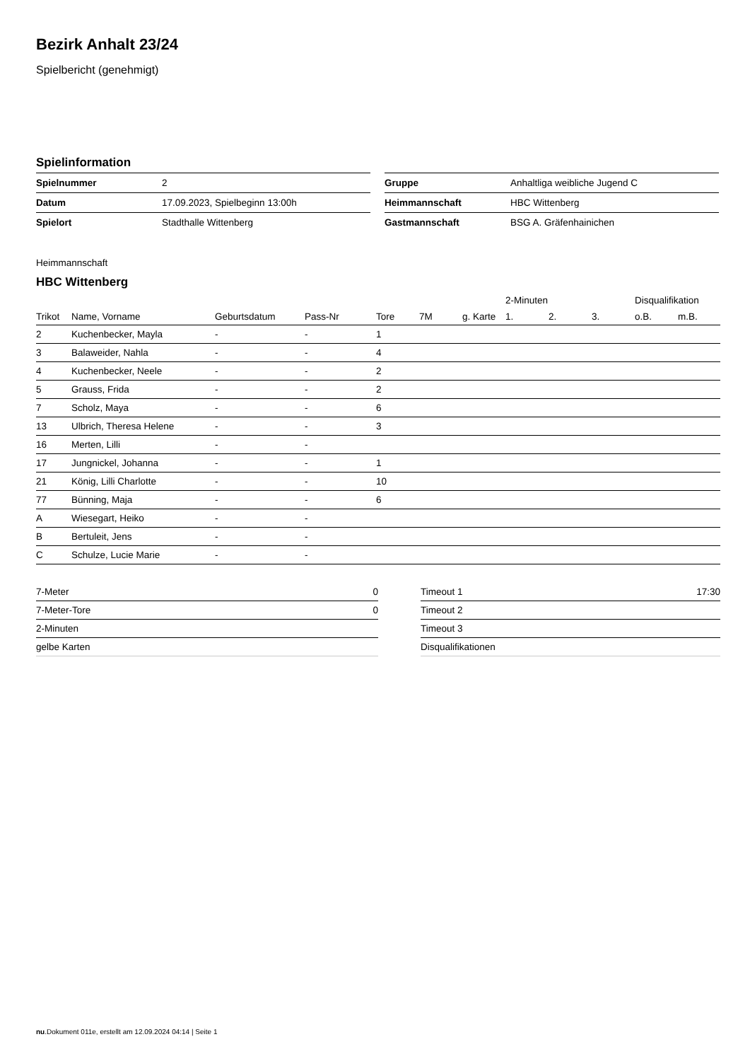Bezirk Anhalt 23/24
Spielbericht (genehmigt)
Spielinformation
| Spielnummer | 2 |
| Datum | 17.09.2023, Spielbeginn 13:00h |
| Spielort | Stadthalle Wittenberg |
| Gruppe | Anhaltliga weibliche Jugend C |
| Heimmannschaft | HBC Wittenberg |
| Gastmannschaft | BSG A. Gräfenhainichen |
Heimmannschaft
HBC Wittenberg
| | | | | | | | 2-Minuten | | | Disqualifikation | |
| --- | --- | --- | --- | --- | --- | --- | --- | --- | --- | --- | --- |
| Trikot | Name, Vorname | Geburtsdatum | Pass-Nr | Tore | 7M | g. Karte | 1. | 2. | 3. | o.B. | m.B. |
| 2 | Kuchenbecker, Mayla | - | - | 1 | | | | | | | |
| 3 | Balaweider, Nahla | - | - | 4 | | | | | | | |
| 4 | Kuchenbecker, Neele | - | - | 2 | | | | | | | |
| 5 | Grauss, Frida | - | - | 2 | | | | | | | |
| 7 | Scholz, Maya | - | - | 6 | | | | | | | |
| 13 | Ulbrich, Theresa Helene | - | - | 3 | | | | | | | |
| 16 | Merten, Lilli | - | - | | | | | | | | |
| 17 | Jungnickel, Johanna | - | - | 1 | | | | | | | |
| 21 | König, Lilli Charlotte | - | - | 10 | | | | | | | |
| 77 | Bünning, Maja | - | - | 6 | | | | | | | |
| A | Wiesegart, Heiko | - | - | | | | | | | | |
| B | Bertuleit, Jens | - | - | | | | | | | | |
| C | Schulze, Lucie Marie | - | - | | | | | | | | |
| 7-Meter | 0 |
| 7-Meter-Tore | 0 |
| 2-Minuten | |
| gelbe Karten | |
| Timeout 1 | 17:30 |
| Timeout 2 | |
| Timeout 3 | |
| Disqualifikationen | |
nu.Dokument 011e, erstellt am 12.09.2024 04:14 | Seite 1